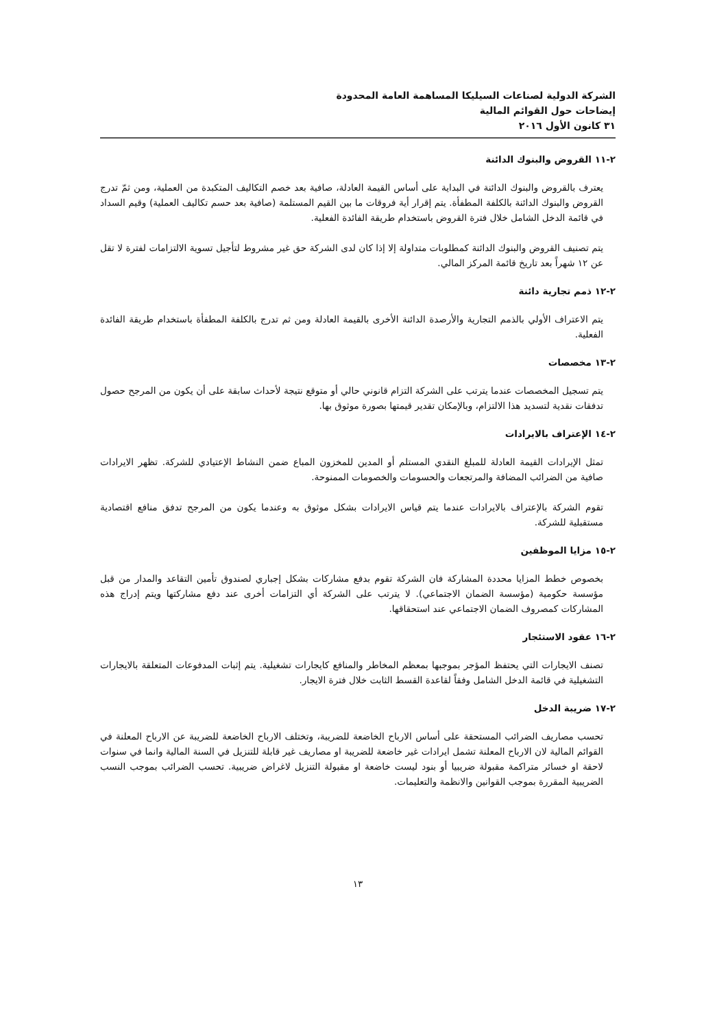الشركة الدولية لصناعات السيليكا المساهمة العامة المحدودة
إيضاحات حول القوائم المالية
٣١ كانون الأول ٢٠١٦
٢-١١ القروض والبنوك الدائنة
يعترف بالقروض والبنوك الدائنة في البداية على أساس القيمة العادلة، صافية بعد خصم التكاليف المتكبدة من العملية، ومن ثمّ تدرج القروض والبنوك الدائنة بالكلفة المطفأة. يتم إقرار أية فروقات ما بين القيم المستلمة (صافية بعد حسم تكاليف العملية) وقيم السداد في قائمة الدخل الشامل خلال فترة القروض باستخدام طريقة الفائدة الفعلية.
يتم تصنيف القروض والبنوك الدائنة كمطلوبات متداولة إلا إذا كان لدى الشركة حق غير مشروط لتأجيل تسوية الالتزامات لفترة لا تقل عن ١٢ شهراً بعد تاريخ قائمة المركز المالي.
٢-١٢ ذمم تجارية دائنة
يتم الاعتراف الأولي بالذمم التجارية والأرصدة الدائنة الأخرى بالقيمة العادلة ومن ثم تدرج بالكلفة المطفأة باستخدام طريقة الفائدة الفعلية.
٢-١٣ مخصصات
يتم تسجيل المخصصات عندما يترتب على الشركة التزام قانوني حالي أو متوقع نتيجة لأحداث سابقة على أن يكون من المرجح حصول تدفقات نقدية لتسديد هذا الالتزام، وبالإمكان تقدير قيمتها بصورة موثوق بها.
٢-١٤ الإعتراف بالايرادات
تمثل الإيرادات القيمة العادلة للمبلغ النقدي المستلم أو المدين للمخزون المباع ضمن النشاط الإعتيادي للشركة. تظهر الايرادات صافية من الضرائب المضافة والمرتجعات والحسومات والخصومات الممنوحة.
تقوم الشركة بالإعتراف بالايرادات عندما يتم قياس الايرادات بشكل موثوق به وعندما يكون من المرجح تدفق منافع اقتصادية مستقبلية للشركة.
٢-١٥ مزايا الموظفين
بخصوص خطط المزايا محددة المشاركة فان الشركة تقوم بدفع مشاركات بشكل إجباري لصندوق تأمين التقاعد والمدار من قبل مؤسسة حكومية (مؤسسة الضمان الاجتماعي). لا يترتب على الشركة أي التزامات أخرى عند دفع مشاركتها ويتم إدراج هذه المشاركات كمصروف الضمان الاجتماعي عند استحقاقها.
٢-١٦ عقود الاستئجار
تصنف الايجارات التي يحتفظ المؤجر بموجبها بمعظم المخاطر والمنافع كايجارات تشغيلية. يتم إثبات المدفوعات المتعلقة بالايجارات التشغيلية في قائمة الدخل الشامل وفقاً لقاعدة القسط الثابت خلال فترة الايجار.
٢-١٧ ضريبة الدخل
تحسب مصاريف الضرائب المستحقة على أساس الارباح الخاضعة للضريبة، وتختلف الارباح الخاضعة للضريبة عن الارباح المعلنة في القوائم المالية لان الارباح المعلنة تشمل ايرادات غير خاضعة للضريبة او مصاريف غير قابلة للتنزيل في السنة المالية وانما في سنوات لاحقة او خسائر متراكمة مقبولة ضريبيا أو بنود ليست خاضعة او مقبولة التنزيل لاغراض ضريبية. تحسب الضرائب بموجب النسب الضريبية المقررة بموجب القوانين والانظمة والتعليمات.
١٣